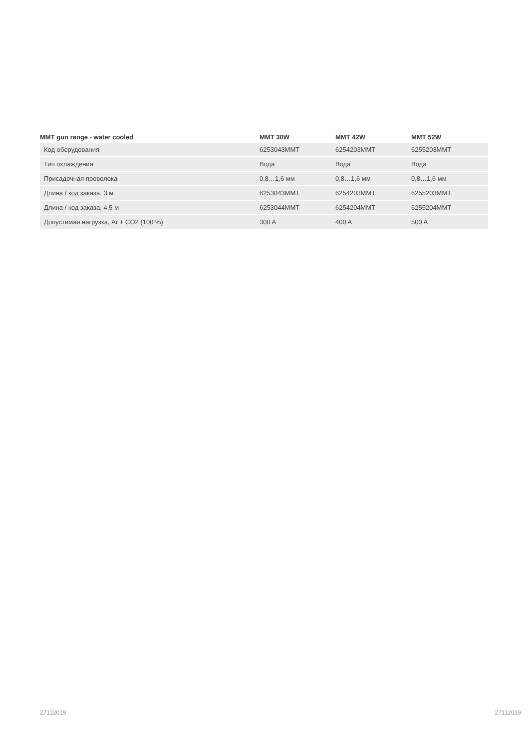| MMT gun range - water cooled | MMT 30W | MMT 42W | MMT 52W |
| --- | --- | --- | --- |
| Код оборудования | 6253043MMT | 6254203MMT | 6255203MMT |
| Тип охлаждения | Вода | Вода | Вода |
| Присадочная проволока | 0,8…1,6 мм | 0,8…1,6 мм | 0,8…1,6 мм |
| Длина / код заказа, 3 м | 6253043MMT | 6254203MMT | 6255203MMT |
| Длина / код заказа, 4,5 м | 6253044MMT | 6254204MMT | 6255204MMT |
| Допустимая нагрузка, Ar + CO2 (100 %) | 300 A | 400 A | 500 A |
27112019 27112019